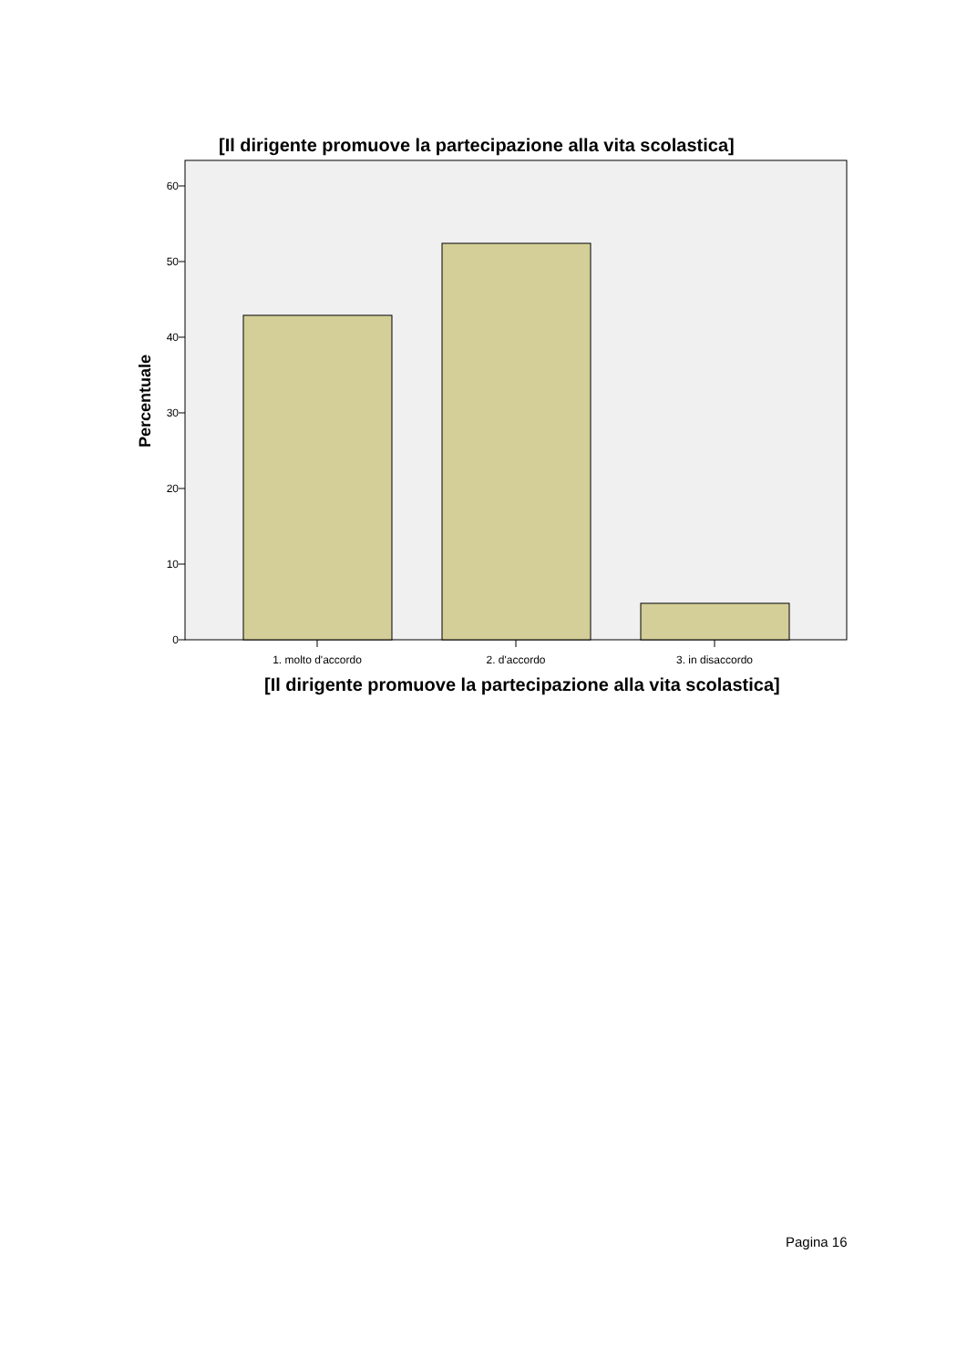[Il dirigente promuove la partecipazione alla vita scolastica]
60
50
40
30
20
10
0
1. molto d'accordo
2. d'accordo
3. in disaccordo
Percentuale
[Il dirigente promuove la partecipazione alla vita scolastica]
Pagina 16